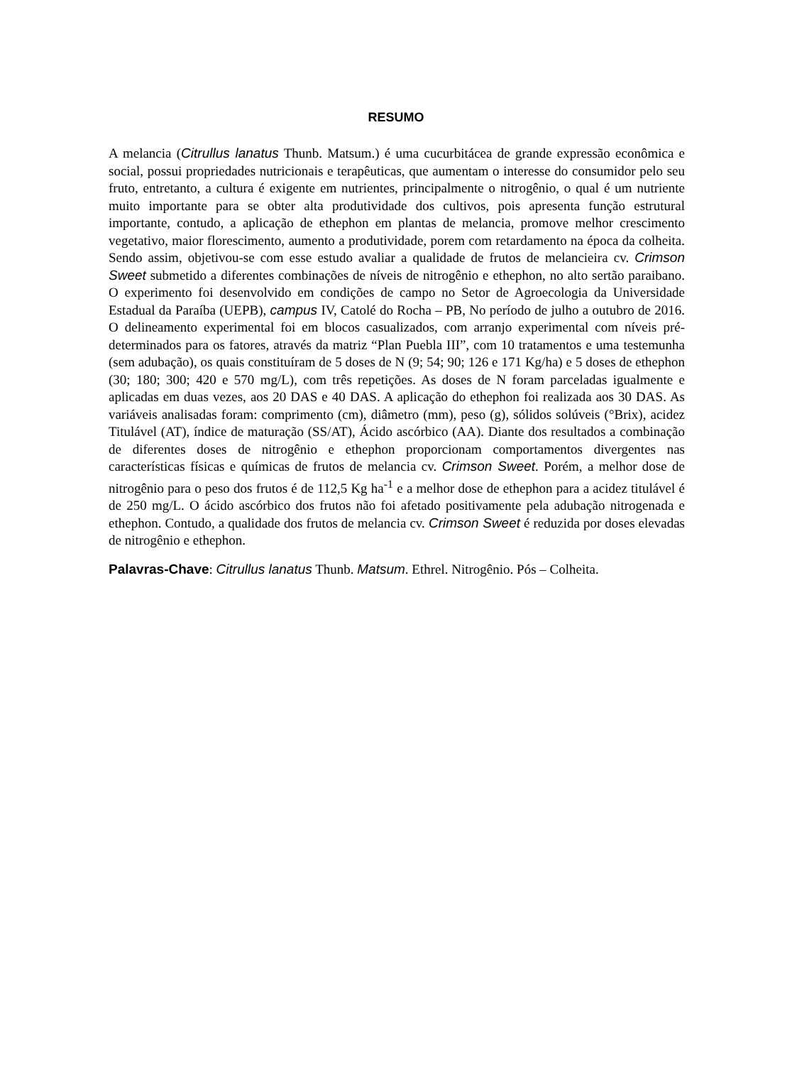RESUMO
A melancia (Citrullus lanatus Thunb. Matsum.) é uma cucurbitácea de grande expressão econômica e social, possui propriedades nutricionais e terapêuticas, que aumentam o interesse do consumidor pelo seu fruto, entretanto, a cultura é exigente em nutrientes, principalmente o nitrogênio, o qual é um nutriente muito importante para se obter alta produtividade dos cultivos, pois apresenta função estrutural importante, contudo, a aplicação de ethephon em plantas de melancia, promove melhor crescimento vegetativo, maior florescimento, aumento a produtividade, porem com retardamento na época da colheita. Sendo assim, objetivou-se com esse estudo avaliar a qualidade de frutos de melancieira cv. Crimson Sweet submetido a diferentes combinações de níveis de nitrogênio e ethephon, no alto sertão paraibano. O experimento foi desenvolvido em condições de campo no Setor de Agroecologia da Universidade Estadual da Paraíba (UEPB), campus IV, Catolé do Rocha – PB, No período de julho a outubro de 2016. O delineamento experimental foi em blocos casualizados, com arranjo experimental com níveis pré-determinados para os fatores, através da matriz “Plan Puebla III”, com 10 tratamentos e uma testemunha (sem adubação), os quais constituíram de 5 doses de N (9; 54; 90; 126 e 171 Kg/ha) e 5 doses de ethephon (30; 180; 300; 420 e 570 mg/L), com três repetições. As doses de N foram parceladas igualmente e aplicadas em duas vezes, aos 20 DAS e 40 DAS. A aplicação do ethephon foi realizada aos 30 DAS. As variáveis analisadas foram: comprimento (cm), diâmetro (mm), peso (g), sólidos solúveis (°Brix), acidez Titulável (AT), índice de maturação (SS/AT), Ácido ascórbico (AA). Diante dos resultados a combinação de diferentes doses de nitrogênio e ethephon proporcionam comportamentos divergentes nas características físicas e químicas de frutos de melancia cv. Crimson Sweet. Porém, a melhor dose de nitrogênio para o peso dos frutos é de 112,5 Kg ha<sup>-1</sup> e a melhor dose de ethephon para a acidez titulável é de 250 mg/L. O ácido ascórbico dos frutos não foi afetado positivamente pela adubação nitrogenada e ethephon. Contudo, a qualidade dos frutos de melancia cv. Crimson Sweet é reduzida por doses elevadas de nitrogênio e ethephon.
Palavras-Chave: Citrullus lanatus Thunb. Matsum. Ethrel. Nitrogênio. Pós – Colheita.